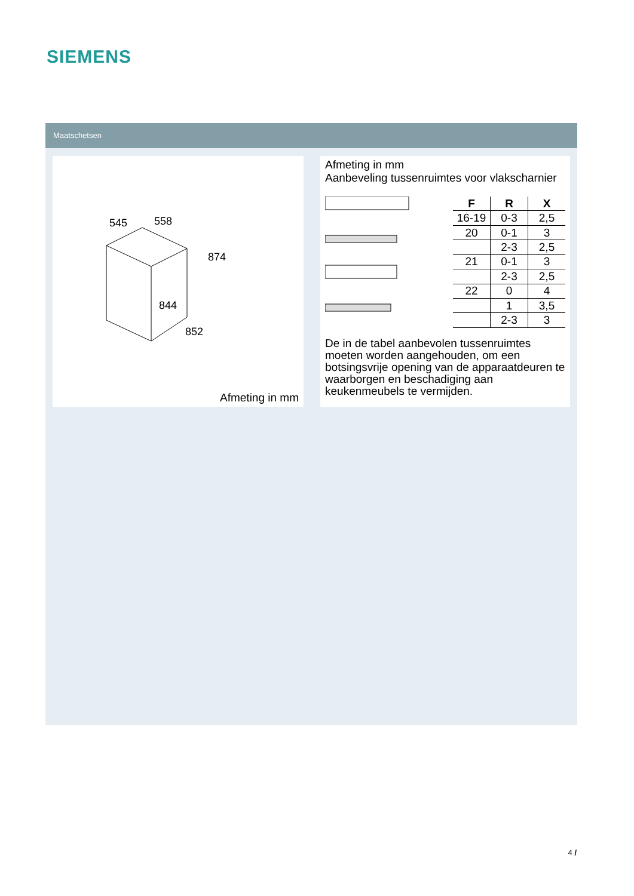SIEMENS
Maatschetsen
545
558
874
844
852
Afmeting in mm
Afmeting in mm
Aanbeveling tussenruimtes voor vlakscharnier
| F | R | X |
| --- | --- | --- |
| 16-19 | 0-3 | 2,5 |
| 20 | 0-1 | 3 |
| | 2-3 | 2,5 |
| 21 | 0-1 | 3 |
| | 2-3 | 2,5 |
| 22 | 0 | 4 |
| | 1 | 3,5 |
| | 2-3 | 3 |
De in de tabel aanbevolen tussenruimtes moeten worden aangehouden, om een botsingsvrije opening van de apparaatdeuren te waarborgen en beschadiging aan keukenmeubels te vermijden.
4 /